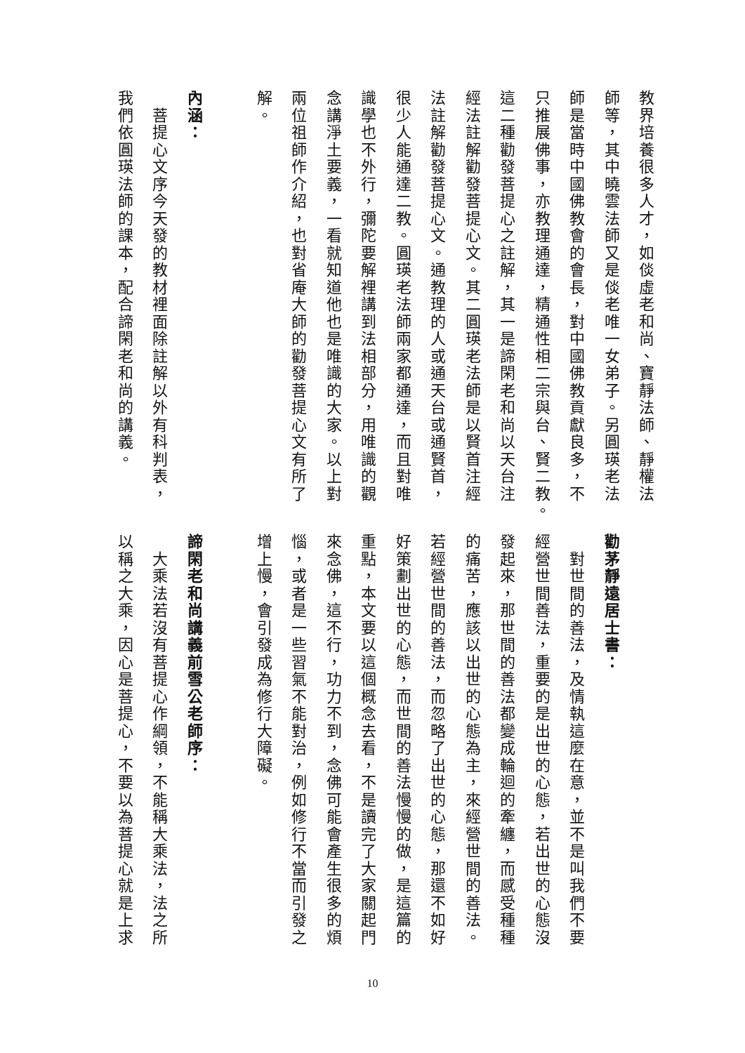教界培養很多人才，如倓虛老和尚、寶靜法師、靜權法
師等，其中曉雲法師又是倓老唯一女弟子。另圓瑛老法
師是當時中國佛教會的會長，對中國佛教貢獻良多，不
只推展佛事，亦教理通達，精通性相二宗與台、賢二教。
這二種勸發菩提心之註解，其一是諦閑老和尚以天台注
經法註解勸發菩提心文。其二圓瑛老法師是以賢首注經
法註解勸發菩提心文。通教理的人或通天台或通賢首，
很少人能通達二教。圓瑛老法師兩家都通達，而且對唯
識學也不外行，彌陀要解裡講到法相部分，用唯識的觀
念講淨土要義，一看就知道他也是唯識的大家。以上對
兩位祖師作介紹，也對省庵大師的勸發菩提心文有所了
解。
內涵：
　菩提心文序今天發的教材裡面除註解以外有科判表，
我們依圓瑛法師的課本，配合諦閑老和尚的講義。
勸茅靜遠居士書：
　對世間的善法，及情執這麼在意，並不是叫我們不要
經營世間善法，重要的是出世的心態，若出世的心態沒
發起來，那世間的善法都變成輪迴的牽纏，而感受種種
的痛苦，應該以出世的心態為主，來經營世間的善法。
若經營世間的善法，而忽略了出世的心態，那還不如好
好策劃出世的心態，而世間的善法慢慢的做，是這篇的
重點，本文要以這個概念去看，不是讀完了大家關起門
來念佛，這不行，功力不到，念佛可能會產生很多的煩
惱，或者是一些習氣不能對治，例如修行不當而引發之
增上慢，會引發成為修行大障礙。
諦閑老和尚講義前雪公老師序：
　大乘法若沒有菩提心作綱領，不能稱大乘法，法之所
以稱之大乘，因心是菩提心，不要以為菩提心就是上求
10